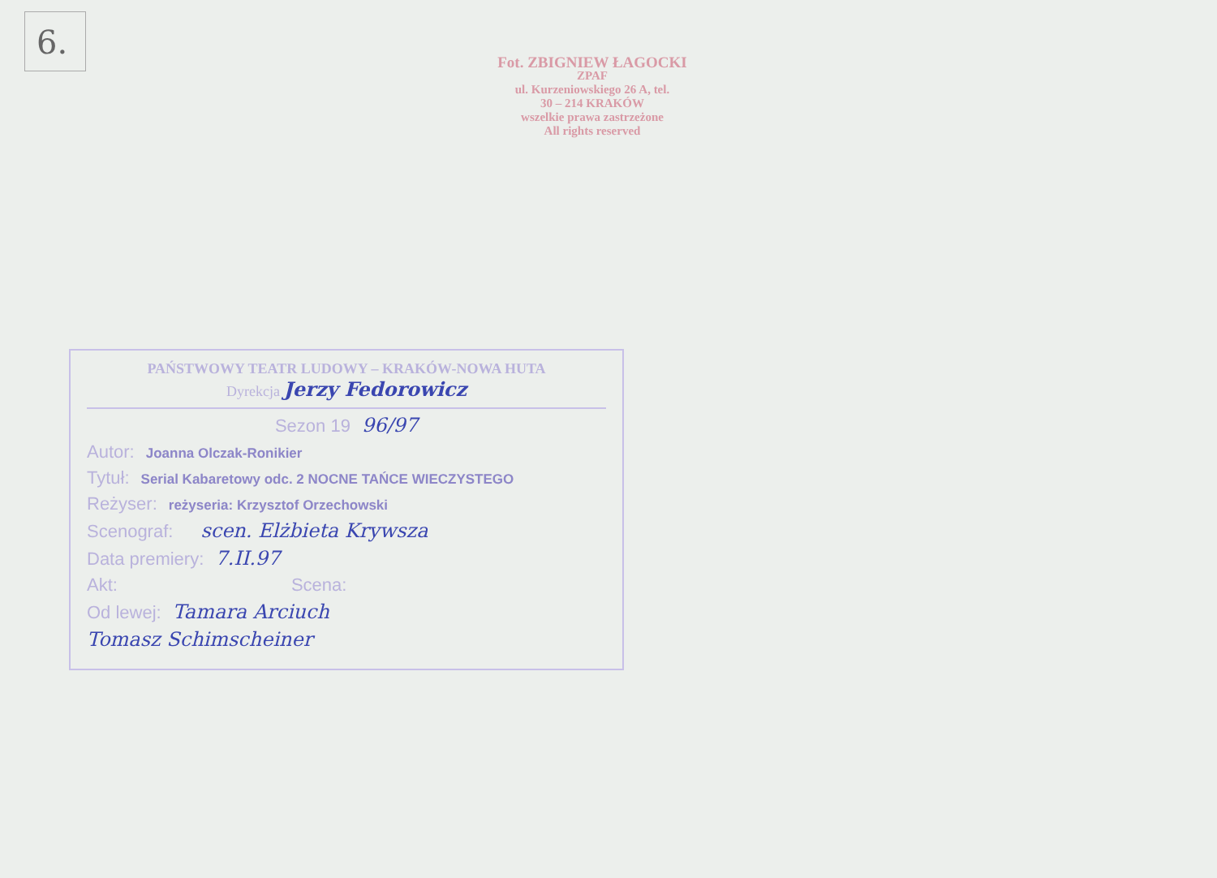6.
Fot. ZBIGNIEW ŁAGOCKI
ZPAF
ul. Kurzeniowskiego 26 A, tel.
30 – 214 KRAKÓW
wszelkie prawa zastrzeżone
All rights reserved
PAŃSTWOWY TEATR LUDOWY – KRAKÓW-NOWA HUTA
Dyrekcja Jerzy Fedorowicz
Sezon 19 96/97
Autor: Joanna Olczak-Ronikier
Tytuł: Serial Kabaretowy odc. 2 NOCNE TAŃCE WIECZYSTEGO
Reżyser: reżyseria: Krzysztof Orzechowski
Scenograf: scen. Elżbieta Krywsza
Data premiery: 7.II.97
Akt: Scena:
Od lewej: Tamara Arciuch
Tomasz Schimscheiner